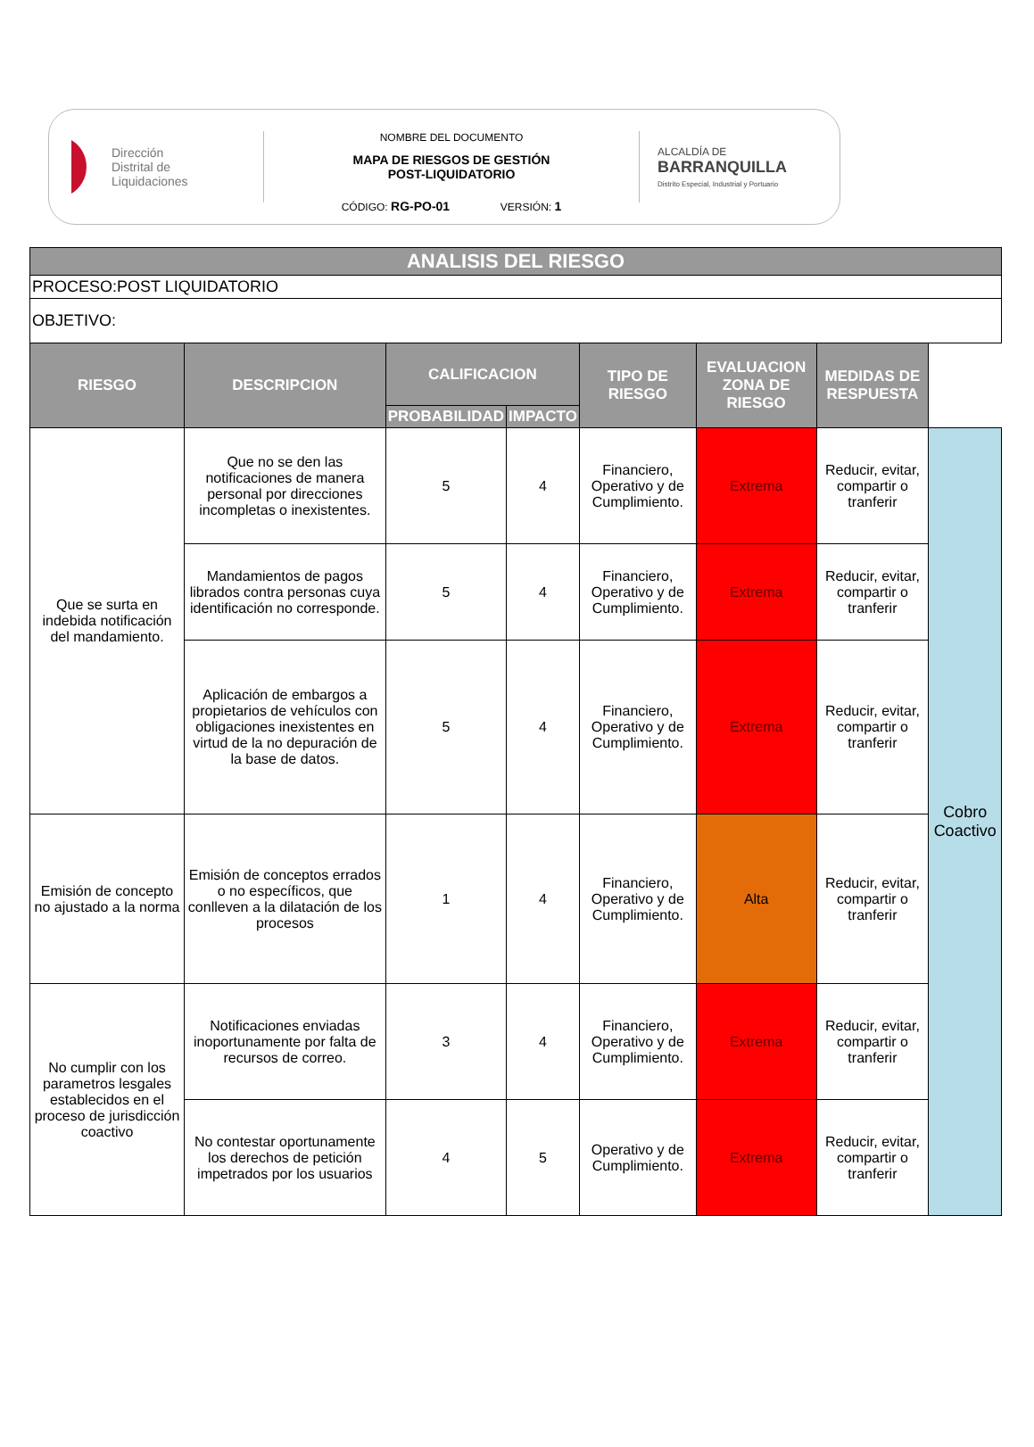Dirección
Distrital de
Liquidaciones
NOMBRE DEL DOCUMENTO
MAPA DE RIESGOS DE GESTIÓN
POST-LIQUIDATORIO
CÓDIGO: RG-PO-01 VERSIÓN: 1
ALCALDÍA DE
BARRANQUILLA
Distrito Especial, Industrial y Portuario
| ANALISIS DEL RIESGO | | | | | | | |
| --- | --- | --- | --- | --- | --- | --- | --- |
| PROCESO:POST LIQUIDATORIO | | | | | | | |
| OBJETIVO: | | | | | | | |
| RIESGO | DESCRIPCION | CALIFICACION | | TIPO DE RIESGO | EVALUACION ZONA DE RIESGO | MEDIDAS DE RESPUESTA | |
| | | PROBABILIDAD | IMPACTO | | | | |
| Que se surta en indebida notificación del mandamiento. | Que no se den las notificaciones de manera personal por direcciones incompletas o inexistentes. | 5 | 4 | Financiero, Operativo y de Cumplimiento. | Extrema | Reducir, evitar, compartir o tranferir | Cobro Coactivo |
| | Mandamientos de pagos librados contra personas cuya identificación no corresponde. | 5 | 4 | Financiero, Operativo y de Cumplimiento. | Extrema | Reducir, evitar, compartir o tranferir | |
| | Aplicación de embargos a propietarios de vehículos con obligaciones inexistentes en virtud de la no depuración de la base de datos. | 5 | 4 | Financiero, Operativo y de Cumplimiento. | Extrema | Reducir, evitar, compartir o tranferir | |
| Emisión de concepto no ajustado a la norma | Emisión de conceptos errados o no específicos, que conlleven a la dilatación de los procesos | 1 | 4 | Financiero, Operativo y de Cumplimiento. | Alta | Reducir, evitar, compartir o tranferir | |
| No cumplir con los parametros lesgales establecidos en el proceso de jurisdicción coactivo | Notificaciones enviadas inoportunamente por falta de recursos de correo. | 3 | 4 | Financiero, Operativo y de Cumplimiento. | Extrema | Reducir, evitar, compartir o tranferir | |
| | No contestar oportunamente los derechos de petición impetrados por los usuarios | 4 | 5 | Operativo y de Cumplimiento. | Extrema | Reducir, evitar, compartir o tranferir | |